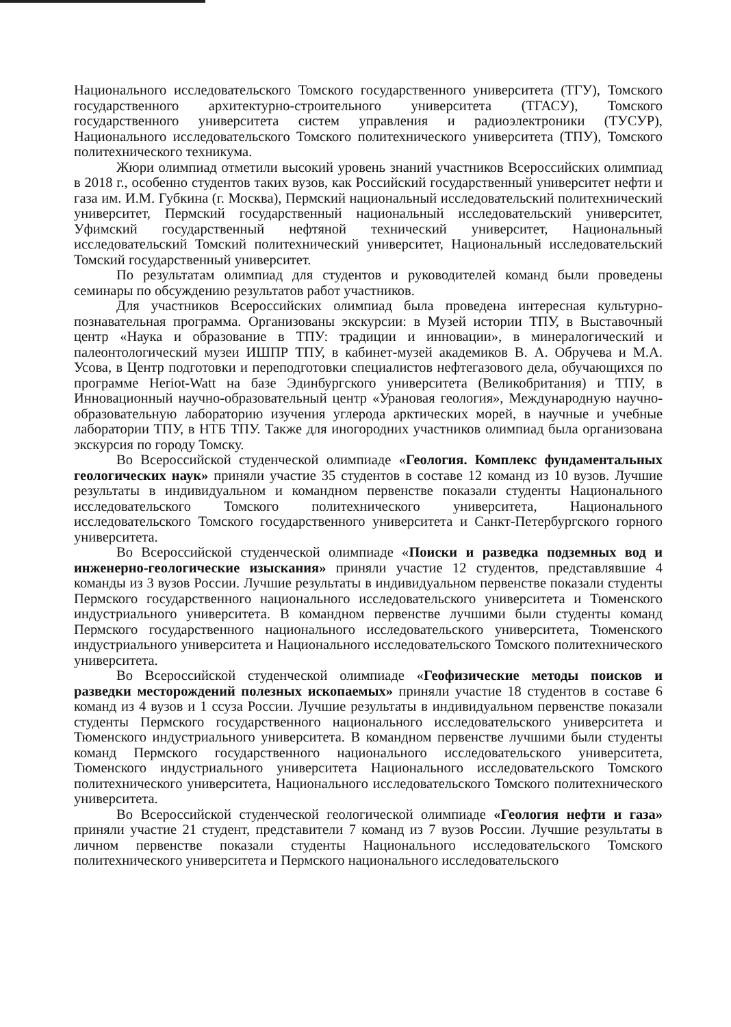Национального исследовательского Томского государственного университета (ТГУ), Томского государственного архитектурно-строительного университета (ТГАСУ), Томского государственного университета систем управления и радиоэлектроники (ТУСУР), Национального исследовательского Томского политехнического университета (ТПУ), Томского политехнического техникума.
Жюри олимпиад отметили высокий уровень знаний участников Всероссийских олимпиад в 2018 г., особенно студентов таких вузов, как Российский государственный университет нефти и газа им. И.М. Губкина (г. Москва), Пермский национальный исследовательский политехнический университет, Пермский государственный национальный исследовательский университет, Уфимский государственный нефтяной технический университет, Национальный исследовательский Томский политехнический университет, Национальный исследовательский Томский государственный университет.
По результатам олимпиад для студентов и руководителей команд были проведены семинары по обсуждению результатов работ участников.
Для участников Всероссийских олимпиад была проведена интересная культурно-познавательная программа. Организованы экскурсии: в Музей истории ТПУ, в Выставочный центр «Наука и образование в ТПУ: традиции и инновации», в минералогический и палеонтологический музеи ИШПР ТПУ, в кабинет-музей академиков В. А. Обручева и М.А. Усова, в Центр подготовки и переподготовки специалистов нефтегазового дела, обучающихся по программе Heriot-Watt на базе Эдинбургского университета (Великобритания) и ТПУ, в Инновационный научно-образовательный центр «Урановая геология», Международную научно-образовательную лабораторию изучения углерода арктических морей, в научные и учебные лаборатории ТПУ, в НТБ ТПУ. Также для иногородних участников олимпиад была организована экскурсия по городу Томску.
Во Всероссийской студенческой олимпиаде «Геология. Комплекс фундаментальных геологических наук» приняли участие 35 студентов в составе 12 команд из 10 вузов. Лучшие результаты в индивидуальном и командном первенстве показали студенты Национального исследовательского Томского политехнического университета, Национального исследовательского Томского государственного университета и Санкт-Петербургского горного университета.
Во Всероссийской студенческой олимпиаде «Поиски и разведка подземных вод и инженерно-геологические изыскания» приняли участие 12 студентов, представлявшие 4 команды из 3 вузов России. Лучшие результаты в индивидуальном первенстве показали студенты Пермского государственного национального исследовательского университета и Тюменского индустриального университета. В командном первенстве лучшими были студенты команд Пермского государственного национального исследовательского университета, Тюменского индустриального университета и Национального исследовательского Томского политехнического университета.
Во Всероссийской студенческой олимпиаде «Геофизические методы поисков и разведки месторождений полезных ископаемых» приняли участие 18 студентов в составе 6 команд из 4 вузов и 1 ссуза России. Лучшие результаты в индивидуальном первенстве показали студенты Пермского государственного национального исследовательского университета и Тюменского индустриального университета. В командном первенстве лучшими были студенты команд Пермского государственного национального исследовательского университета, Тюменского индустриального университета Национального исследовательского Томского политехнического университета, Национального исследовательского Томского политехнического университета.
Во Всероссийской студенческой геологической олимпиаде «Геология нефти и газа» приняли участие 21 студент, представители 7 команд из 7 вузов России. Лучшие результаты в личном первенстве показали студенты Национального исследовательского Томского политехнического университета и Пермского национального исследовательского